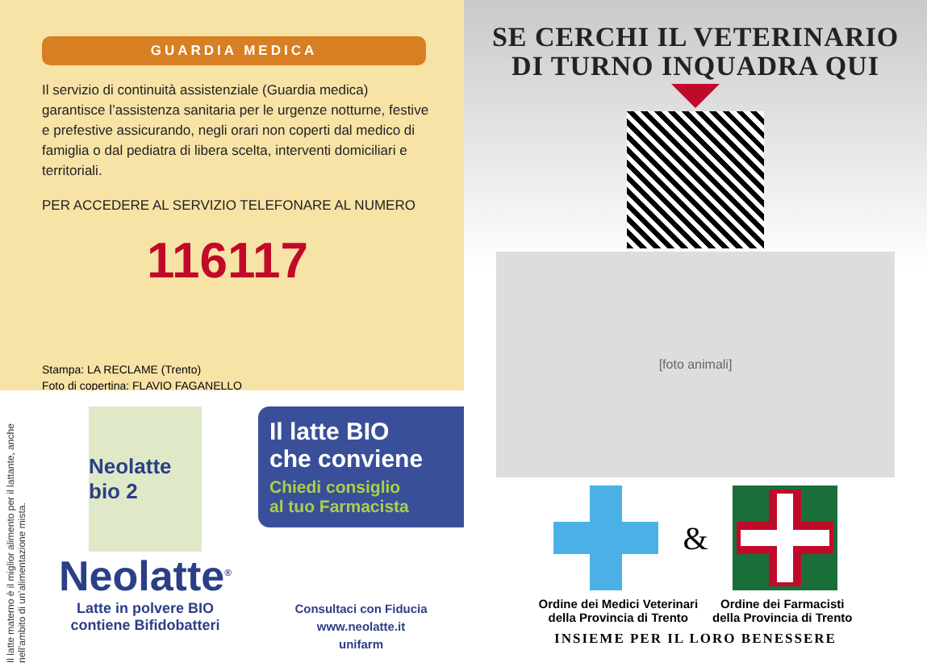GUARDIA MEDICA
Il servizio di continuità assistenziale (Guardia medica) garantisce l’assistenza sanitaria per le urgenze notturne, festive e prefestive assicurando, negli orari non coperti dal medico di famiglia o dal pediatra di libera scelta, interventi domiciliari e territoriali.
PER ACCEDERE AL SERVIZIO TELEFONARE AL NUMERO
116117
Stampa: LA RECLAME (Trento)
Foto di copertina: FLAVIO FAGANELLO
Il latte materno è il miglior alimento per il lattante, anche nell’ambito di un’alimentazione mista.
Neolatte bio 2
Neolatte<sup>®</sup>
Latte in polvere BIO
contiene Bifidobatteri
Il latte BIO
che conviene
Chiedi consiglio
al tuo Farmacista
Consultaci con Fiducia
www.neolatte.it
unifarm
SE CERCHI IL VETERINARIO
DI TURNO INQUADRA QUI
[foto animali]
&
Ordine dei Medici Veterinari
della Provincia di Trento
Ordine dei Farmacisti
della Provincia di Trento
INSIEME PER IL LORO BENESSERE